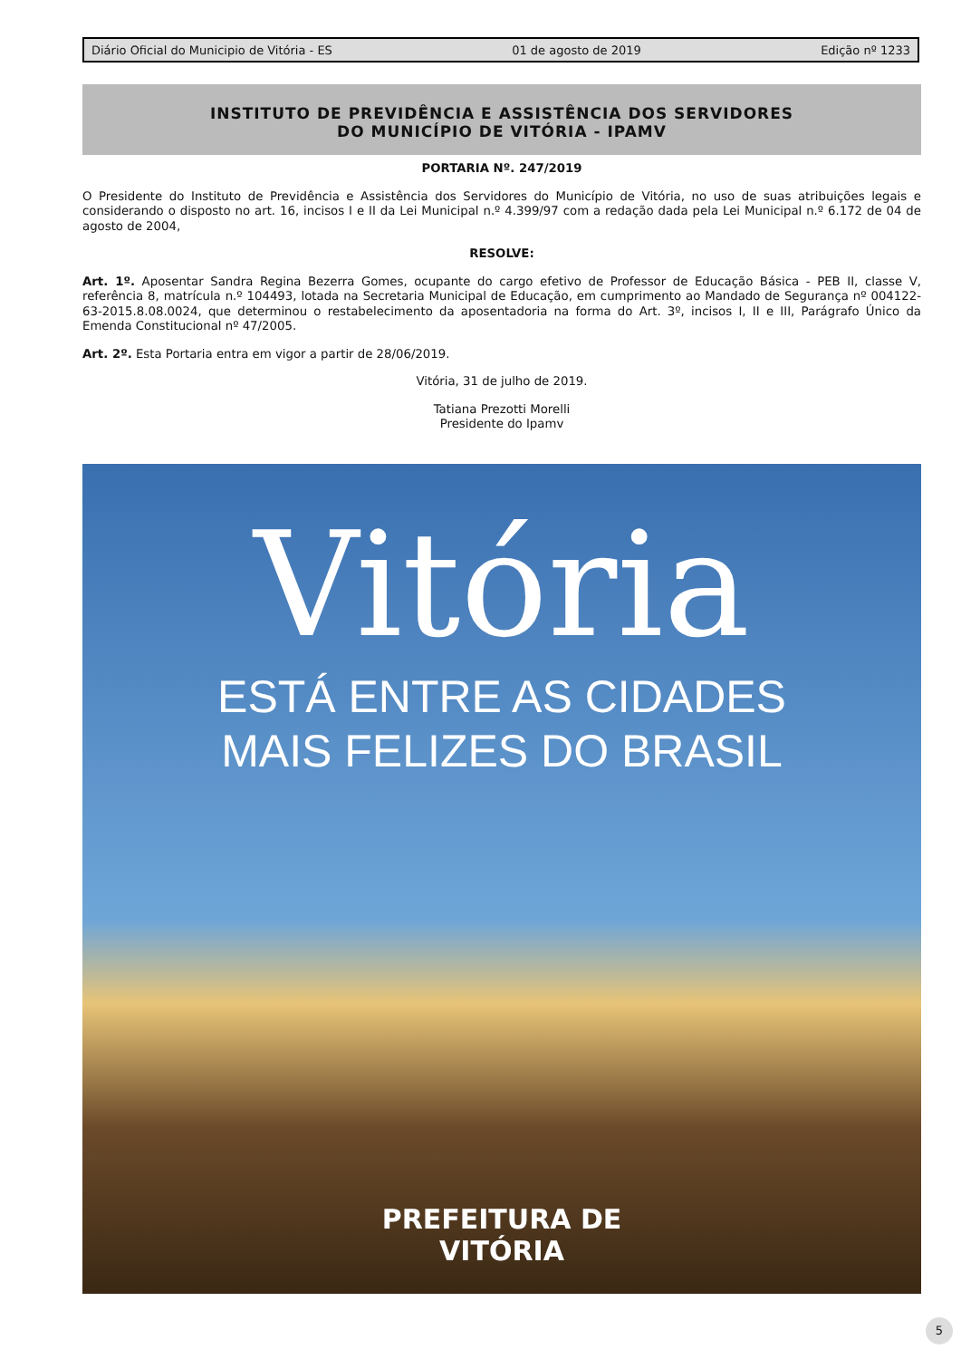Diário Oficial do Municipio de Vitória - ES 01 de agosto de 2019 Edição nº 1233
INSTITUTO DE PREVIDÊNCIA E ASSISTÊNCIA DOS SERVIDORES
DO MUNICÍPIO DE VITÓRIA - IPAMV
PORTARIA Nº. 247/2019
O Presidente do Instituto de Previdência e Assistência dos Servidores do Município de Vitória, no uso de suas atribuições legais e considerando o disposto no art. 16, incisos I e II da Lei Municipal n.º 4.399/97 com a redação dada pela Lei Municipal n.º 6.172 de 04 de agosto de 2004,
RESOLVE:
Art. 1º. Aposentar Sandra Regina Bezerra Gomes, ocupante do cargo efetivo de Professor de Educação Básica - PEB II, classe V, referência 8, matrícula n.º 104493, lotada na Secretaria Municipal de Educação, em cumprimento ao Mandado de Segurança nº 004122-63-2015.8.08.0024, que determinou o restabelecimento da aposentadoria na forma do Art. 3º, incisos I, II e III, Parágrafo Único da Emenda Constitucional nº 47/2005.
Art. 2º. Esta Portaria entra em vigor a partir de 28/06/2019.
Vitória, 31 de julho de 2019.
Tatiana Prezotti Morelli
Presidente do Ipamv
Vitória
ESTÁ ENTRE AS CIDADES
MAIS FELIZES DO BRASIL
PREFEITURA DE
VITÓRIA
5